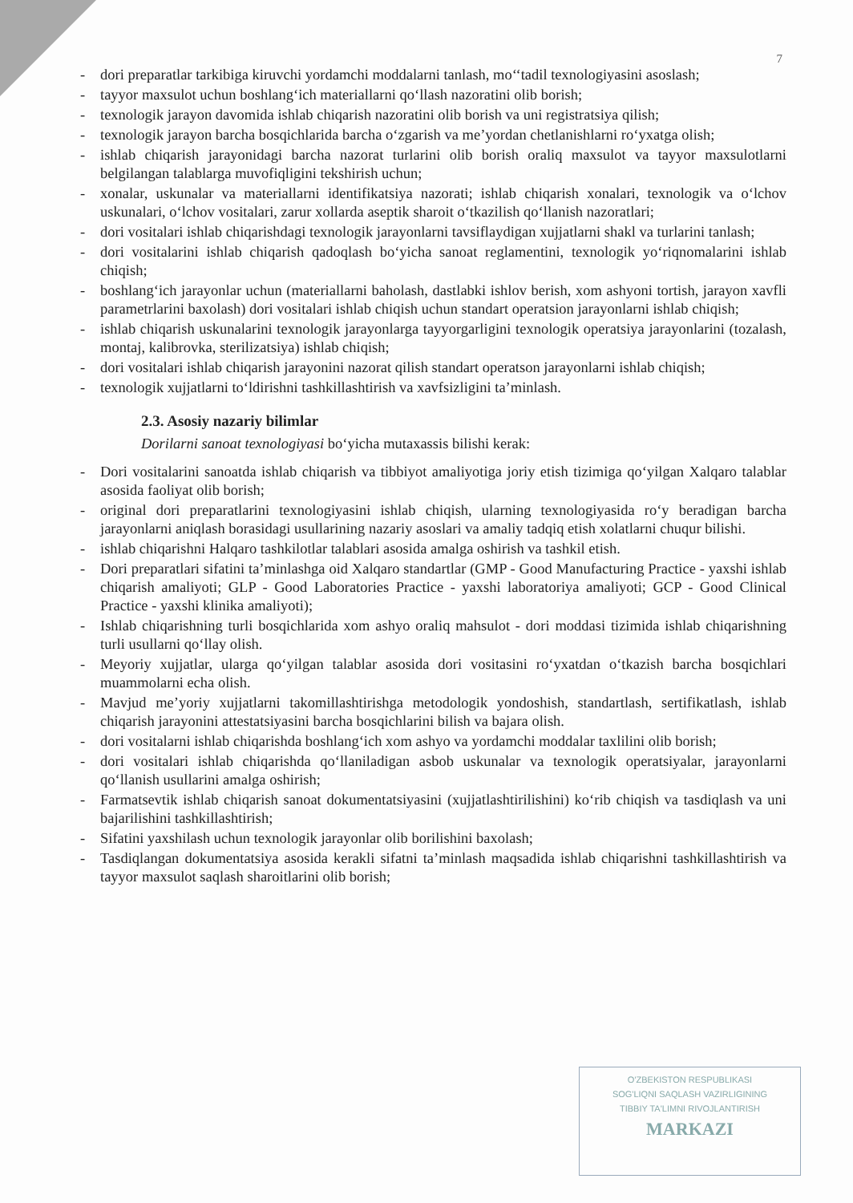7
- dori preparatlar tarkibiga kiruvchi yordamchi moddalarni tanlash, mo‘‘tadil texnologiyasini asoslash;
- tayyor maxsulot uchun boshlang‘ich materiallarni qo‘llash nazoratini olib borish;
- texnologik jarayon davomida ishlab chiqarish nazoratini olib borish va uni registratsiya qilish;
- texnologik jarayon barcha bosqichlarida barcha o‘zgarish va me’yordan chetlanishlarni ro‘yxatga olish;
- ishlab chiqarish jarayonidagi barcha nazorat turlarini olib borish oraliq maxsulot va tayyor maxsulotlarni belgilangan talablarga muvofiqligini tekshirish uchun;
- xonalar, uskunalar va materiallarni identifikatsiya nazorati; ishlab chiqarish xonalari, texnologik va o‘lchov uskunalari, o‘lchov vositalari, zarur xollarda aseptik sharoit o‘tkazilish qo‘llanish nazoratlari;
- dori vositalari ishlab chiqarishdagi texnologik jarayonlarni tavsiflaydigan xujjatlarni shakl va turlarini tanlash;
- dori vositalarini ishlab chiqarish qadoqlash bo‘yicha sanoat reglamentini, texnologik yo‘riqnomalarini ishlab chiqish;
- boshlang‘ich jarayonlar uchun (materiallarni baholash, dastlabki ishlov berish, xom ashyoni tortish, jarayon xavfli parametrlarini baxolash) dori vositalari ishlab chiqish uchun standart operatsion jarayonlarni ishlab chiqish;
- ishlab chiqarish uskunalarini texnologik jarayonlarga tayyorgarligini texnologik operatsiya jarayonlarini (tozalash, montaj, kalibrovka, sterilizatsiya) ishlab chiqish;
- dori vositalari ishlab chiqarish jarayonini nazorat qilish standart operatson jarayonlarni ishlab chiqish;
- texnologik xujjatlarni to‘ldirishni tashkillashtirish va xavfsizligini ta’minlash.
2.3. Asosiy nazariy bilimlar
Dorilarni sanoat texnologiyasi bo‘yicha mutaxassis bilishi kerak:
- Dori vositalarini sanoatda ishlab chiqarish va tibbiyot amaliyotiga joriy etish tizimiga qo‘yilgan Xalqaro talablar asosida faoliyat olib borish;
- original dori preparatlarini texnologiyasini ishlab chiqish, ularning texnologiyasida ro‘y beradigan barcha jarayonlarni aniqlash borasidagi usullarining nazariy asoslari va amaliy tadqiq etish xolatlarni chuqur bilishi.
- ishlab chiqarishni Halqaro tashkilotlar talablari asosida amalga oshirish va tashkil etish.
- Dori preparatlari sifatini ta’minlashga oid Xalqaro standartlar (GMP - Good Manufacturing Practice - yaxshi ishlab chiqarish amaliyoti; GLP - Good Laboratories Practice - yaxshi laboratoriya amaliyoti; GCP - Good Clinical Practice - yaxshi klinika amaliyoti);
- Ishlab chiqarishning turli bosqichlarida xom ashyo oraliq mahsulot - dori moddasi tizimida ishlab chiqarishning turli usullarni qo‘llay olish.
- Meyoriy xujjatlar, ularga qo‘yilgan talablar asosida dori vositasini ro‘yxatdan o‘tkazish barcha bosqichlari muammolarni echa olish.
- Mavjud me’yoriy xujjatlarni takomillashtirishga metodologik yondoshish, standartlash, sertifikatlash, ishlab chiqarish jarayonini attestatsiyasini barcha bosqichlarini bilish va bajara olish.
- dori vositalarni ishlab chiqarishda boshlang‘ich xom ashyo va yordamchi moddalar taxlilini olib borish;
- dori vositalari ishlab chiqarishda qo‘llaniladigan asbob uskunalar va texnologik operatsiyalar, jarayonlarni qo‘llanish usullarini amalga oshirish;
- Farmatsevtik ishlab chiqarish sanoat dokumentatsiyasini (xujjatlashtirilishini) ko‘rib chiqish va tasdiqlash va uni bajarilishini tashkillashtirish;
- Sifatini yaxshilash uchun texnologik jarayonlar olib borilishini baxolash;
- Tasdiqlangan dokumentatsiya asosida kerakli sifatni ta’minlash maqsadida ishlab chiqarishni tashkillashtirish va tayyor maxsulot saqlash sharoitlarini olib borish;
O'ZBEKISTON RESPUBLIKASI
SOG'LIQNI SAQLASH VAZIRLIGINING
TIBBIY TA'LIMNI RIVOJLANTIRISH
MARKAZI